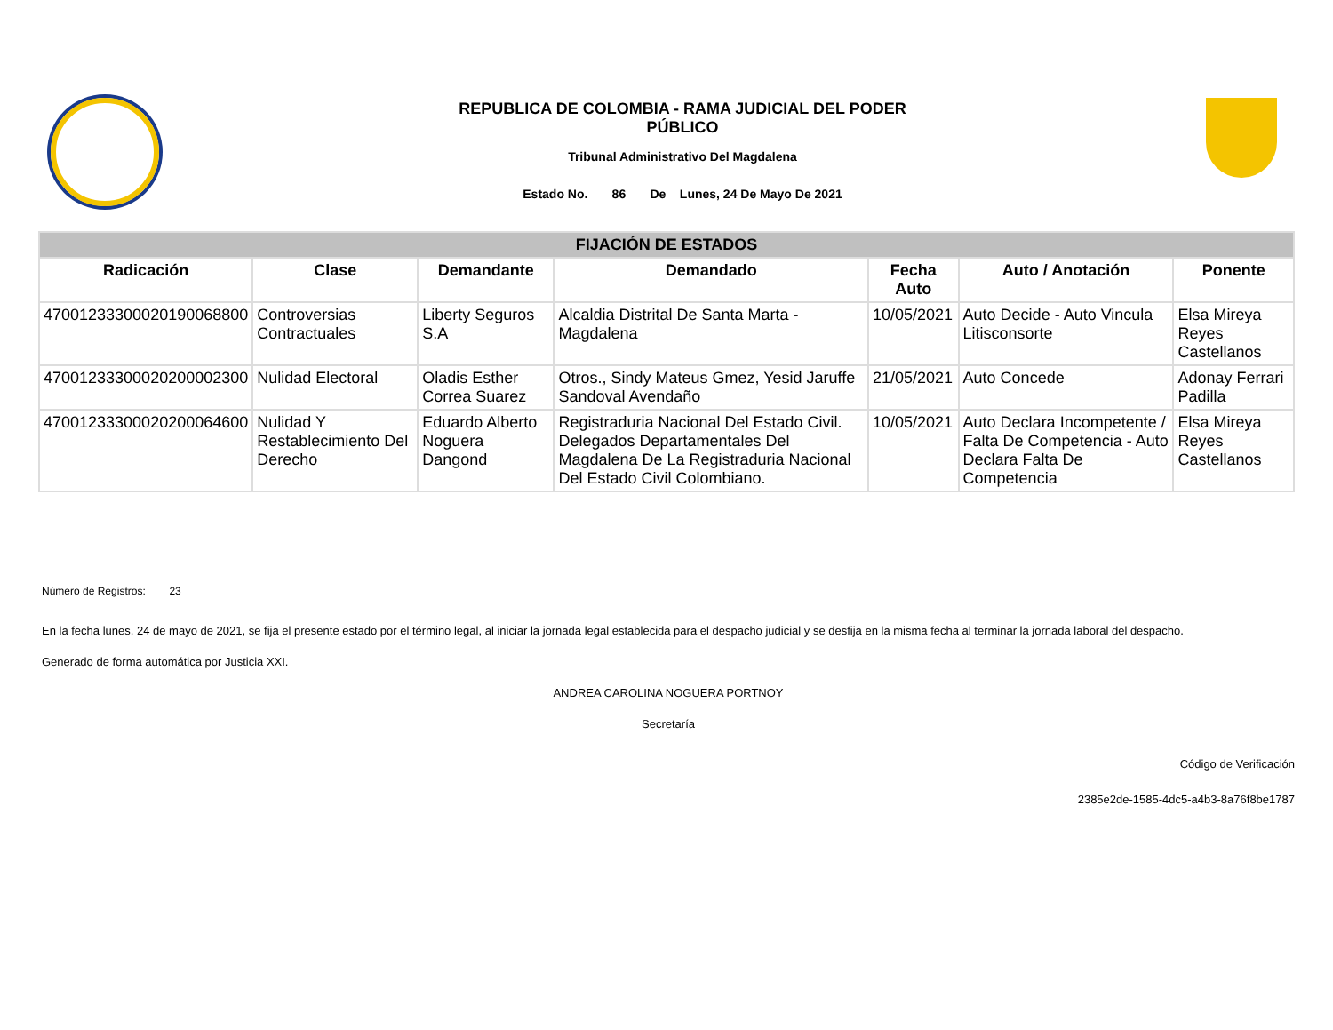REPUBLICA DE COLOMBIA - RAMA JUDICIAL DEL PODER
PÚBLICO
Tribunal Administrativo Del Magdalena
Estado No. 86 De Lunes, 24 De Mayo De 2021
| FIJACIÓN DE ESTADOS | | | | | | |
| Radicación | Clase | Demandante | Demandado | Fecha Auto | Auto / Anotación | Ponente |
| 47001233300020190068800 | Controversias Contractuales | Liberty Seguros S.A | Alcaldia Distrital De Santa Marta - Magdalena | 10/05/2021 | Auto Decide - Auto Vincula Litisconsorte | Elsa Mireya Reyes Castellanos |
| 47001233300020200002300 | Nulidad Electoral | Oladis Esther Correa Suarez | Otros., Sindy Mateus Gmez, Yesid Jaruffe Sandoval Avendaño | 21/05/2021 | Auto Concede | Adonay Ferrari Padilla |
| 47001233300020200064600 | Nulidad Y Restablecimiento Del Derecho | Eduardo Alberto Noguera Dangond | Registraduria Nacional Del Estado Civil. Delegados Departamentales Del Magdalena De La Registraduria Nacional Del Estado Civil Colombiano. | 10/05/2021 | Auto Declara Incompetente / Falta De Competencia - Auto Declara Falta De Competencia | Elsa Mireya Reyes Castellanos |
Número de Registros: 23
En la fecha lunes, 24 de mayo de 2021, se fija el presente estado por el término legal, al iniciar la jornada legal establecida para el despacho judicial y se desfija en la misma fecha al terminar la jornada laboral del despacho.
Generado de forma automática por Justicia XXI.
ANDREA CAROLINA NOGUERA PORTNOY
Secretaría
Código de Verificación
2385e2de-1585-4dc5-a4b3-8a76f8be1787